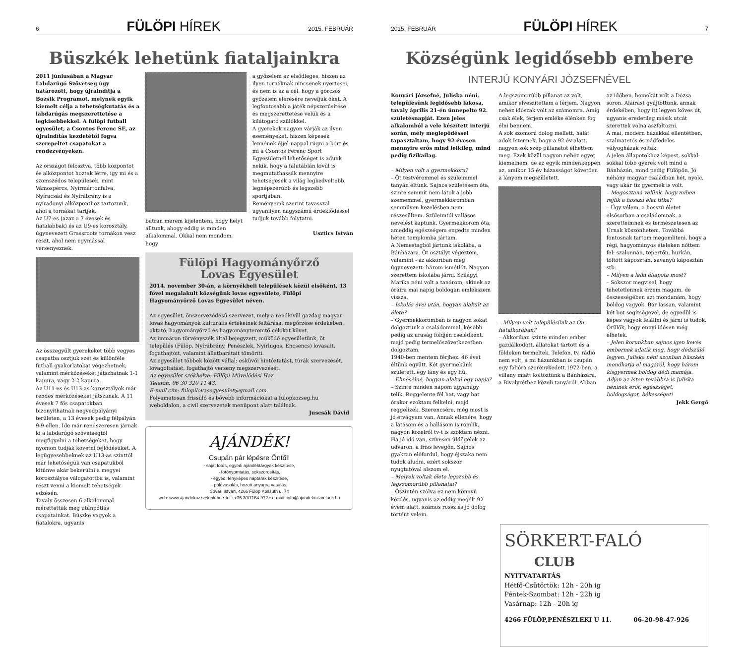6
FÜLÖPI HÍREK
2015. FEBRUÁR
Büszkék lehetünk fiataljainkra
2011 júniusában a Magyar Labdarúgó Szövetség úgy határozott, hogy újraindítja a Bozsik Programot, melynek egyik kiemelt célja a tehetségkutatás és a labdarúgás megszerettetése a legkisebbekkel. A fülöpi futball egyesület, a Csontos Ferenc SE, az újraindítás kezdetétől fogva szerepeltet csapatokat a rendezvényeken.
Az országot felosztva, több központot és alközpontot hoztak létre, így mi és a szomszédos települések, mint Vámospércs, Nyírmártonfalva, Nyíracsád és Nyírábrány is a nyíradonyi alközponthoz tartozunk, ahol a tornákat tartják.
Az U7-es (azaz a 7 évesek és fiatalabbak) és az U9-es korosztály, úgynevezett Grassroots tornákon vesz részt, ahol nem egymással versenyeznek.
Az összegyűlt gyerekeket több vegyes csapatba osztjuk szét és különféle futball gyakorlatokat végezhetnek, valamint mérkőzéseket játszhatnak 1-1 kapura, vagy 2-2 kapura.
Az U11-es és U13-as korosztályok már rendes mérkőzéseket játszanak. A 11 évesek 7 fős csapatokban bizonyíthatnak negyedpályányi területen, a 13 évesek pedig félpályán 9-9 ellen. Ide már rendszeresen járnak ki a labdarúgó szövetségtől megfigyelni a tehetségeket, hogy nyomon tudják követni fejlődésüket. A legügyesebbeknek az U13-as szinttől már lehetőségük van csapatukból kitűnve akár bekerülni a megyei korosztályos válogatottba is, valamint részt venni a kiemelt tehetségek edzésén.
Tavaly összesen 6 alkalommal mérettettük meg utánpótlás csapatainkat. Büszke vagyok a fiatalokra, ugyanis
bátran merem kijelenteni, hogy helyt álltunk, ahogy eddig is minden alkalommal. Okkal nem mondom, hogy
a győzelem az elsődleges, hiszen az ilyen tornáknak nincsenek nyertesei, és nem is az a cél, hogy a görcsös győzelem elérésére neveljük őket. A legfontosabb a játék népszerűsítése és megszerettetése velük és a kilátogató szülőkkel.
A gyerekek nagyon várják az ilyen eseményeket, hiszen képesek lennének éjjel-nappal rúgni a bőrt és mi a Csontos Ferenc Sport Egyesületnél lehetőséget is adunk nekik, hogy a falutáblán kívül is megmutathassák mennyire tehetségesek a világ legkedveltebb, legnépszerűbb és legszebb sportjában.
Reményeink szerint tavasszal ugyanilyen nagyszámú érdeklődéssel tudjuk tovább folytatni.
Usztics István
Fülöpi Hagyományőrző
Lovas Egyesület
2014. november 30-án, a környékbeli települések közül elsőként, 13 fővel megalakult községünk lovas egyesülete, Fülöpi Hagyományőrző Lovas Egyesület néven.
Az egyesület, önszerveződésű szervezet, mely a rendkívül gazdag magyar lovas hagyományok kulturális értékeinek feltárása, megőrzése érdekében, oktató, hagyományőrző és hagyományteremtő célokat követ.
Az immáron törvényszék által bejegyzett, működő egyesületünk, öt település (Fülöp, Nyírábrány, Penészlek, Nyírlugos, Encsencs) lovasait, fogathajtóit, valamint állatbarátait tömöríti.
Az egyesület többek között vállal: esküvői hintóztatást, túrák szervezését, lovagoltatást, fogathajtó verseny megszervezését.
Az egyesület székhelye: Fülöpi Művelődési Ház.
Telefon: 06 30 320 11 43.
E-mail cím: fulopilovasegyesulet@gmail.com.
Folyamatosan frissülő és bővebb információkat a fulopkozseg.hu weboldalon, a civil szervezetek menüpont alatt találnak.
Juscsák Dávid
AJÁNDÉK!
Csupán pár lépésre Öntől!
- saját fotós, egyedi ajándéktárgyak készítése,
- fotónyomtatás, sokszorosítás,
- egyedi fényképes naptárak készítése,
- pólóvasalás, hozott anyagra vasalás.
Sóvári István, 4266 Fülöp Kossuth u. 74
web: www.ajandekozzvelunk.hu • tel.: +36 30/7164-972 • e-mail: info@ajandekozzvelunk.hu
2015. FEBRUÁR
FÜLÖPI HÍREK
7
Községünk legidősebb embere
INTERJÚ KONYÁRI JÓZSEFNÉVEL
Konyári Józsefné, Juliska néni, településünk legidősebb lakosa, tavaly április 21-én ünnepelte 92. születésnapját. Ezen jeles alkalomból a vele készített interjú során, mély meglepődéssel tapasztaltam, hogy 92 évesen mennyire erős mind lelkileg, mind pedig fizikailag.
– Milyen volt a gyermekkora?
– Öt testvéremmel és szüleimmel tanyán éltünk. Sajnos születésem óta, szinte semmit nem látok a jobb szememmel, gyermekkoromban semmilyen kezelésben nem részesültem. Szüleimtől vallásos nevelést kaptunk. Gyermekkorom óta, ameddig egészségem engedte minden héten templomba jártam.
A Nemestagból jártunk iskolába, a Bánházára. Öt osztályt végeztem, valamint - az akkoriban még úgynevezett- három ismétlőt. Nagyon szerettem iskolába járni. Szilágyi Marika néni volt a tanárom, akinek az óráira mai napig boldogan emlékszem vissza.
– Iskolás évei után, hogyan alakult az élete?
– Gyermekkoromban is nagyon sokat dolgoztunk a családommal, később pedig az uraság földjén cselédként, majd pedig termelőszövetkezetben dolgoztam.
1940-ben mentem férjhez. 46 évet éltünk együtt. Két gyermekünk született, egy lány és egy fiú.
– Elmesélné, hogyan alakul egy napja?
– Szinte minden napom ugyanúgy telik. Reggelente fél hat, vagy hat órakor szoktam felkelni, majd reggelizek. Szerencsére, még most is jó étvágyam van. Annak ellenére, hogy a látásom és a hallásom is romlik, nagyon közelről tv-t is szoktam nézni. Ha jó idő van, szívesen üldögélek az udvaron, a friss levegőn. Sajnos gyakran előfordul, hogy éjszaka nem tudok aludni, ezért sokszor nyugtatóval alszom el.
– Melyek voltak élete legszebb és legszomorúbb pillanatai?
– Őszintén szólva ez nem könnyű kérdés, ugyanis az eddig megélt 92 évem alatt, számos rossz és jó dolog történt velem.
A legszomorúbb pillanat az volt, amikor elveszítettem a férjem. Nagyon nehéz időszak volt az számomra. Amíg csak élek, férjem emléke élénken fog élni bennem.
A sok szomorú dolog mellett, hálát adok Istennek, hogy a 92 év alatt, nagyon sok szép pillanatot élhettem meg. Ezek közül nagyon nehéz egyet kiemelnem, de az egyik mindenképpen az, amikor 15 év házasságot követően a lányom megszületett.
– Milyen volt településünk az Ön fiatalkorában?
– Akkoriban szinte minden ember gazdálkodott, állatokat tartott és a földeken termeltek. Telefon, tv, rádió nem volt, a mi házunkban is csupán egy falióra szerénykedett.1972-ben, a villany miatt költöztünk a Bánházára, a Bivalyréthez közeli tanyáról. Abban
az időben, homokút volt a Dózsa soron. Aláírást gyűjtöttünk, annak érdekében, hogy itt legyen köves út, ugyanis eredetileg másik utcát szerettek volna aszfaltozni.
A mai, modern házakkal ellentétben, szalmatetős és nádfedeles vályogházak voltak.
A jelen állapotokhoz képest, sokkal-sokkal több gyerek volt mind a Bánházán, mind pedig Fülöpön. Jó néhány magyar családban hét, nyolc, vagy akár tíz gyermek is volt.
– Megosztaná velünk, hogy miben rejlik a hosszú élet titka?
– Úgy vélem, a hosszú életet elsősorban a családomnak, a szeretteimnek és természetesen az Úrnak köszönhetem. Továbbá fontosnak tartom megemlíteni, hogy a régi, hagyományos ételeken nőttem fel: szalonnán, tepertőn, hurkán, töltött káposztán, savanyú káposztán stb.
– Milyen a lelki állapota most?
– Sokszor megvisel, hogy tehetetlennek érzem magam, de összességében azt mondanám, hogy boldog vagyok. Bár lassan, valamint két bot segítségével, de egyedül is képes vagyok felállni és járni is tudok. Örülök, hogy ennyi idősen még élhetek.
– Jelen korunkban sajnos igen kevés embernek adatik meg, hogy dédszülő legyen. Juliska néni azonban büszkén mondhatja el magáról, hogy három kisgyermek boldog dédi mamája. Adjon az Isten továbbra is Juliska néninek erőt, egészséget, boldogságot, békességet!
Jekk Gergő
SÖRKERT-FALÓ
CLUB
NYITVATARTÁS
Hétfő-Csütörtök: 12h - 20h ig
Péntek-Szombat: 12h - 22h ig
Vasárnap: 12h - 20h ig
4266 FÜLÖP,PENÉSZLEKI U 11. 06-20-98-47-926